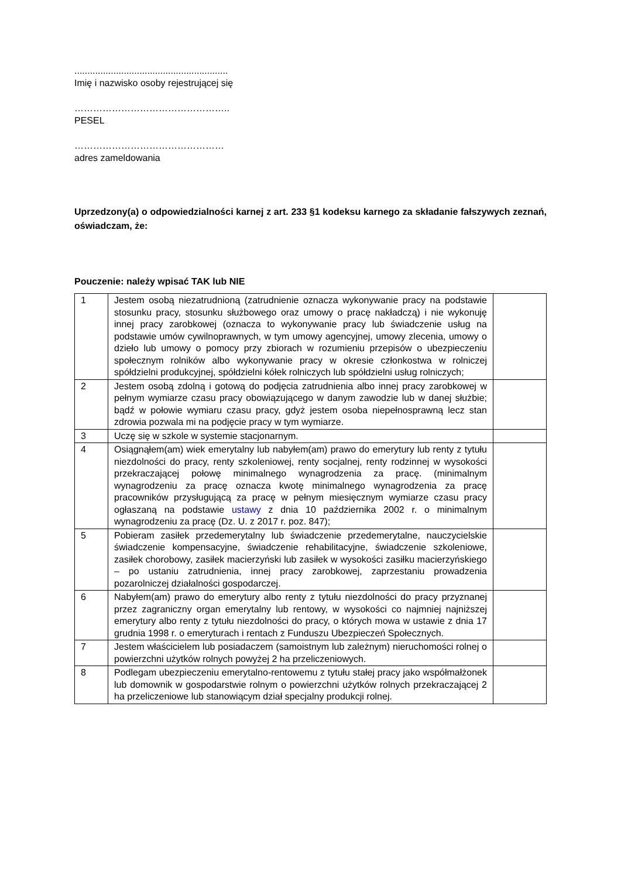...........................................................
Imię i nazwisko osoby rejestrującej się
…………………………………………..
PESEL
…………………………………………
adres zameldowania
Uprzedzony(a) o odpowiedzialności karnej z art. 233 §1 kodeksu karnego za składanie fałszywych zeznań, oświadczam, że:
Pouczenie: należy wpisać TAK lub NIE
| 1 | Jestem osobą niezatrudnioną (zatrudnienie oznacza wykonywanie pracy na podstawie stosunku pracy, stosunku służbowego oraz umowy o pracę nakładczą) i nie wykonuję innej pracy zarobkowej (oznacza to wykonywanie pracy lub świadczenie usług na podstawie umów cywilnoprawnych, w tym umowy agencyjnej, umowy zlecenia, umowy o dzieło lub umowy o pomocy przy zbiorach w rozumieniu przepisów o ubezpieczeniu społecznym rolników albo wykonywanie pracy w okresie członkostwa w rolniczej spółdzielni produkcyjnej, spółdzielni kółek rolniczych lub spółdzielni usług rolniczych; | |
| 2 | Jestem osobą zdolną i gotową do podjęcia zatrudnienia albo innej pracy zarobkowej w pełnym wymiarze czasu pracy obowiązującego w danym zawodzie lub w danej służbie; bądź w połowie wymiaru czasu pracy, gdyż jestem osoba niepełnosprawną lecz stan zdrowia pozwala mi na podjęcie pracy w tym wymiarze. | |
| 3 | Uczę się w szkole w systemie stacjonarnym. | |
| 4 | Osiągnąłem(am) wiek emerytalny lub nabyłem(am) prawo do emerytury lub renty z tytułu niezdolności do pracy, renty szkoleniowej, renty socjalnej, renty rodzinnej w wysokości przekraczającej połowę minimalnego wynagrodzenia za pracę. (minimalnym wynagrodzeniu za pracę oznacza kwotę minimalnego wynagrodzenia za pracę pracowników przysługującą za pracę w pełnym miesięcznym wymiarze czasu pracy ogłaszaną na podstawie ustawy z dnia 10 października 2002 r. o minimalnym wynagrodzeniu za pracę (Dz. U. z 2017 r. poz. 847); | |
| 5 | Pobieram zasiłek przedemerytalny lub świadczenie przedemerytalne, nauczycielskie świadczenie kompensacyjne, świadczenie rehabilitacyjne, świadczenie szkoleniowe, zasiłek chorobowy, zasiłek macierzyński lub zasiłek w wysokości zasiłku macierzyńskiego – po ustaniu zatrudnienia, innej pracy zarobkowej, zaprzestaniu prowadzenia pozarolniczej działalności gospodarczej. | |
| 6 | Nabyłem(am) prawo do emerytury albo renty z tytułu niezdolności do pracy przyznanej przez zagraniczny organ emerytalny lub rentowy, w wysokości co najmniej najniższej emerytury albo renty z tytułu niezdolności do pracy, o których mowa w ustawie z dnia 17 grudnia 1998 r. o emeryturach i rentach z Funduszu Ubezpieczeń Społecznych. | |
| 7 | Jestem właścicielem lub posiadaczem (samoistnym lub zależnym) nieruchomości rolnej o powierzchni użytków rolnych powyżej 2 ha przeliczeniowych. | |
| 8 | Podlegam ubezpieczeniu emerytalno-rentowemu z tytułu stałej pracy jako współmałżonek lub domownik w gospodarstwie rolnym o powierzchni użytków rolnych przekraczającej 2 ha przeliczeniowe lub stanowiącym dział specjalny produkcji rolnej. | |